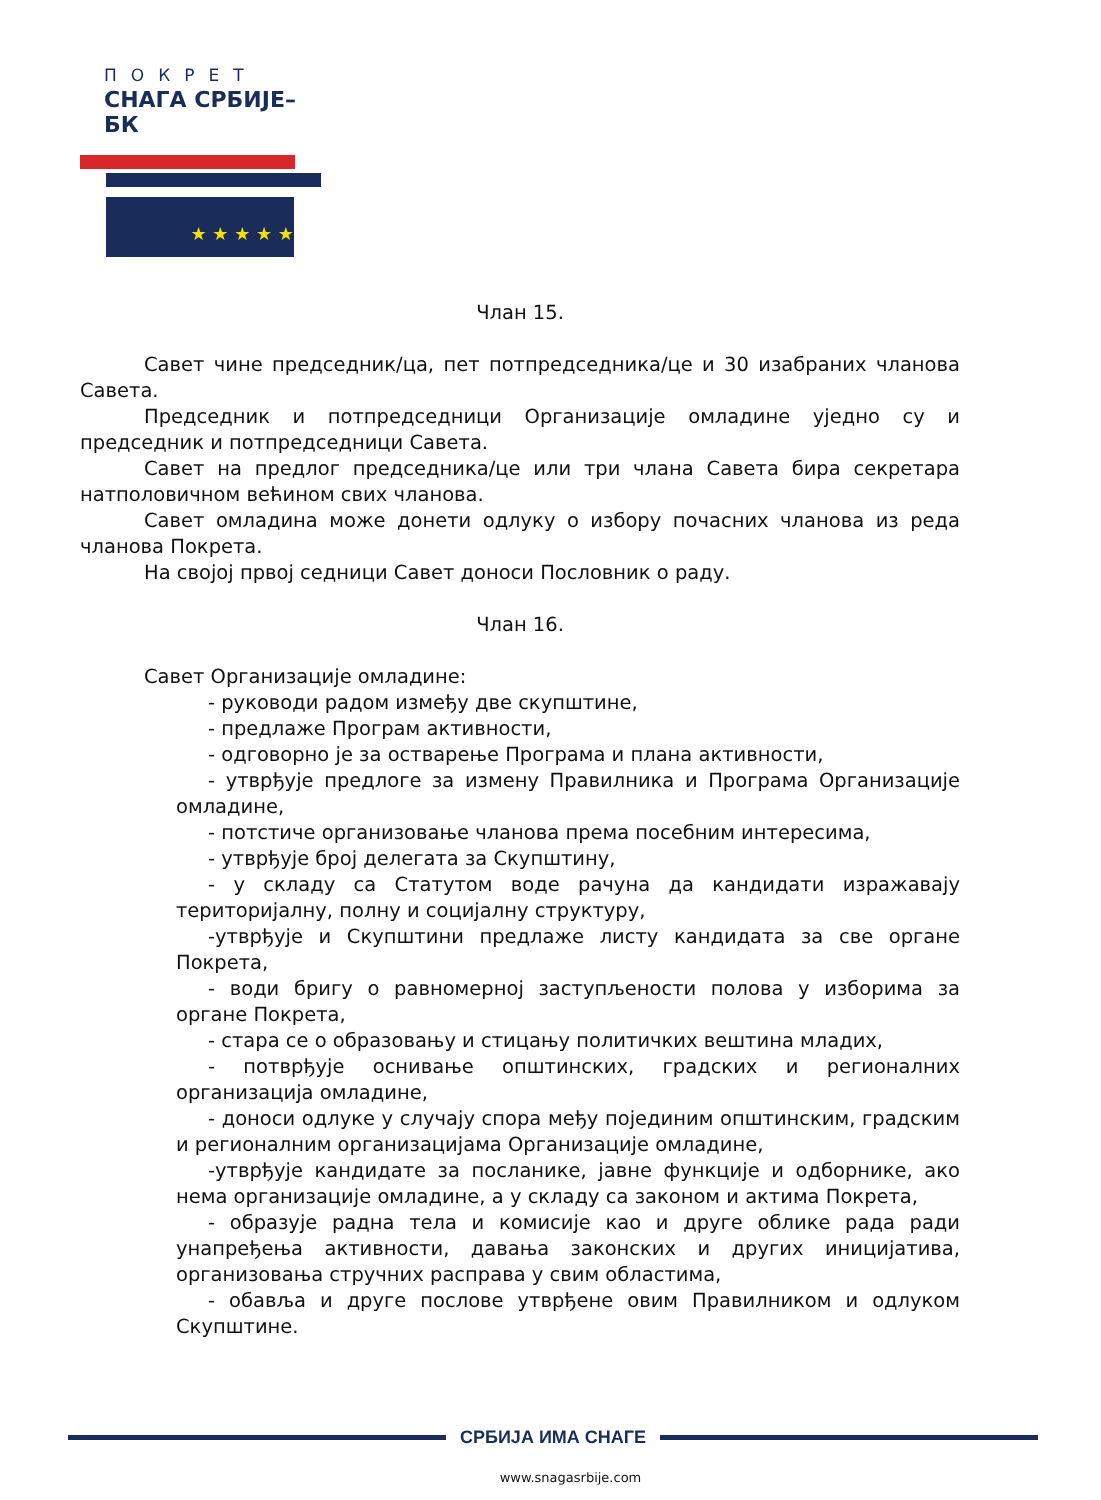ПОКРЕТ
СНАГА СРБИЈЕ–БК
★ ★ ★ ★ ★
Члан 15.
Савет чине председник/ца, пет потпредседника/це и 30 изабраних чланова Савета.
Председник и потпредседници Организације омладине уједно су и председник и потпредседници Савета.
Савет на предлог председника/це или три члана Савета бира секретара натполовичном већином свих чланова.
Савет омладина може донети одлуку о избору почасних чланова из реда чланова Покрета.
На својој првој седници Савет доноси Пословник о раду.
Члан 16.
Савет Организације омладине:
- руководи радом између две скупштине,
- предлаже Програм активности,
- одговорно је за остварење Програма и плана активности,
- утврђује предлоге за измену Правилника и Програма Организације омладине,
- потстиче организовање чланова према посебним интересима,
- утврђује број делегата за Скупштину,
- у складу са Статутом воде рачуна да кандидати изражавају територијалну, полну и социјалну структуру,
-утврђује и Скупштини предлаже листу кандидата за све органе Покрета,
- води бригу о равномерној заступљености полова у изборима за органе Покрета,
- стара се о образовању и стицању политичких вештина младих,
- потврђује оснивање општинских, градских и регионалних организација омладине,
- доноси одлуке у случају спора међу појединим општинским, градским и регионалним организацијама Организације омладине,
-утврђује кандидате за посланике, јавне функције и одборнике, ако нема организације омладине, а у складу са законом и актима Покрета,
- образује радна тела и комисије као и друге облике рада ради унапређења активности, давања законских и других иницијатива, организовања стручних расправа у свим областима,
- обавља и друге послове утврђене овим Правилником и одлуком Скупштине.
СРБИЈА ИМА СНАГЕ
www.snagasrbije.com